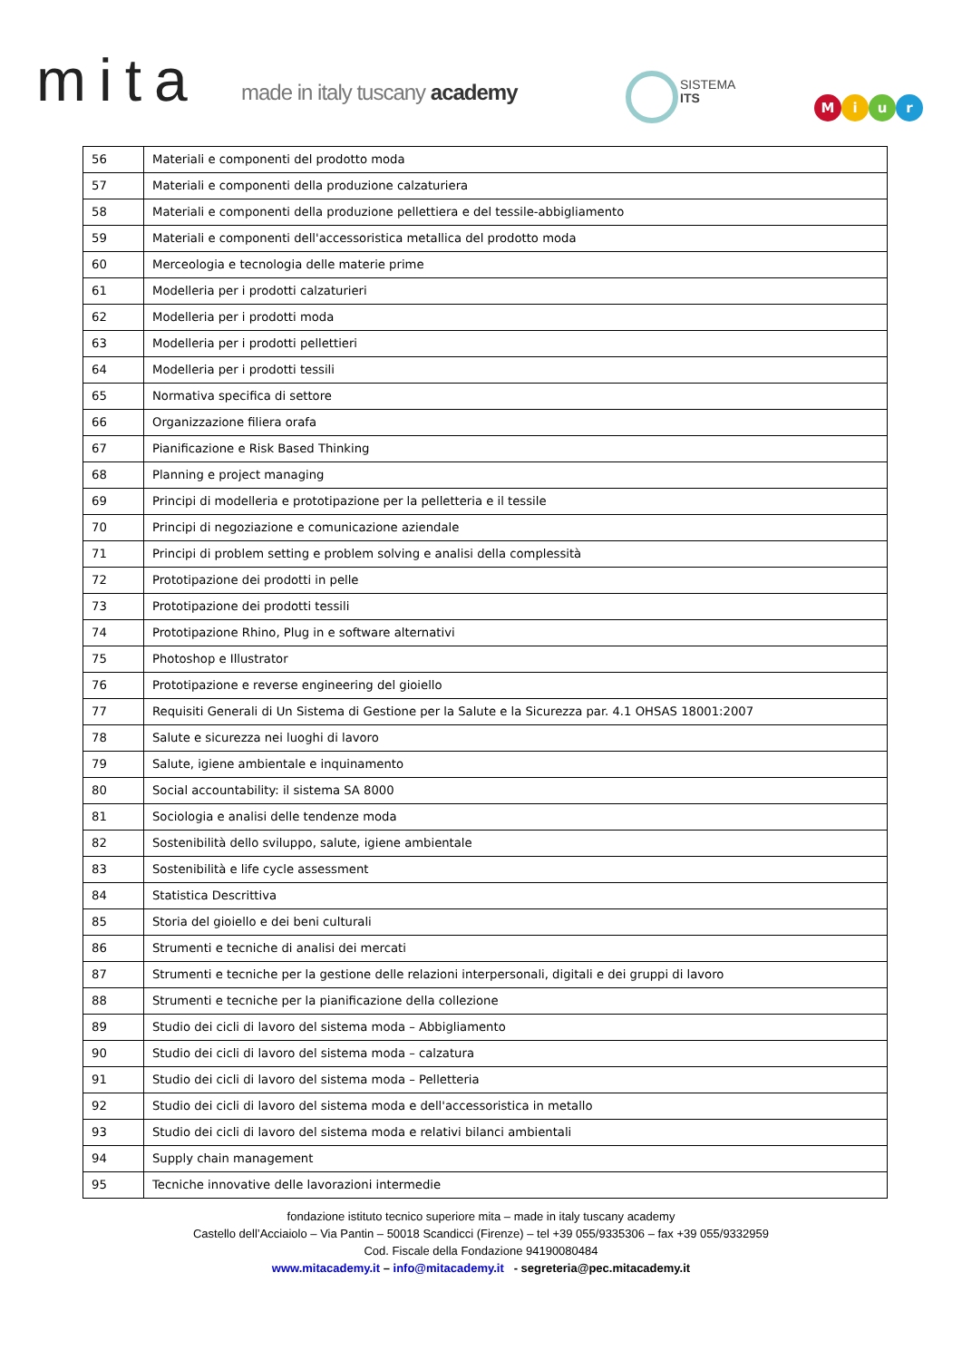mita made in italy tuscany academy
SISTEMA
ITS
Miur
| 56 | Materiali e componenti del prodotto moda |
| 57 | Materiali e componenti della produzione calzaturiera |
| 58 | Materiali e componenti della produzione pellettiera e del tessile-abbigliamento |
| 59 | Materiali e componenti dell'accessoristica metallica del prodotto moda |
| 60 | Merceologia e tecnologia delle materie prime |
| 61 | Modelleria per i prodotti calzaturieri |
| 62 | Modelleria per i prodotti moda |
| 63 | Modelleria per i prodotti pellettieri |
| 64 | Modelleria per i prodotti tessili |
| 65 | Normativa specifica di settore |
| 66 | Organizzazione filiera orafa |
| 67 | Pianificazione e Risk Based Thinking |
| 68 | Planning e project managing |
| 69 | Principi di modelleria e prototipazione per la pelletteria e il tessile |
| 70 | Principi di negoziazione e comunicazione aziendale |
| 71 | Principi di problem setting e problem solving e analisi della complessità |
| 72 | Prototipazione dei prodotti in pelle |
| 73 | Prototipazione dei prodotti tessili |
| 74 | Prototipazione Rhino, Plug in e software alternativi |
| 75 | Photoshop e Illustrator |
| 76 | Prototipazione e reverse engineering del gioiello |
| 77 | Requisiti Generali di Un Sistema di Gestione per la Salute e la Sicurezza par. 4.1 OHSAS 18001:2007 |
| 78 | Salute e sicurezza nei luoghi di lavoro |
| 79 | Salute, igiene ambientale e inquinamento |
| 80 | Social accountability: il sistema SA 8000 |
| 81 | Sociologia e analisi delle tendenze moda |
| 82 | Sostenibilità dello sviluppo, salute, igiene ambientale |
| 83 | Sostenibilità e life cycle assessment |
| 84 | Statistica Descrittiva |
| 85 | Storia del gioiello e dei beni culturali |
| 86 | Strumenti e tecniche di analisi dei mercati |
| 87 | Strumenti e tecniche per la gestione delle relazioni interpersonali, digitali e dei gruppi di lavoro |
| 88 | Strumenti e tecniche per la pianificazione della collezione |
| 89 | Studio dei cicli di lavoro del sistema moda – Abbigliamento |
| 90 | Studio dei cicli di lavoro del sistema moda – calzatura |
| 91 | Studio dei cicli di lavoro del sistema moda – Pelletteria |
| 92 | Studio dei cicli di lavoro del sistema moda e dell'accessoristica in metallo |
| 93 | Studio dei cicli di lavoro del sistema moda e relativi bilanci ambientali |
| 94 | Supply chain management |
| 95 | Tecniche innovative delle lavorazioni intermedie |
fondazione istituto tecnico superiore mita – made in italy tuscany academy
Castello dell’Acciaiolo – Via Pantin – 50018 Scandicci (Firenze) – tel +39 055/9335306 – fax +39 055/9332959
Cod. Fiscale della Fondazione 94190080484
www.mitacademy.it – info@mitacademy.it - segreteria@pec.mitacademy.it